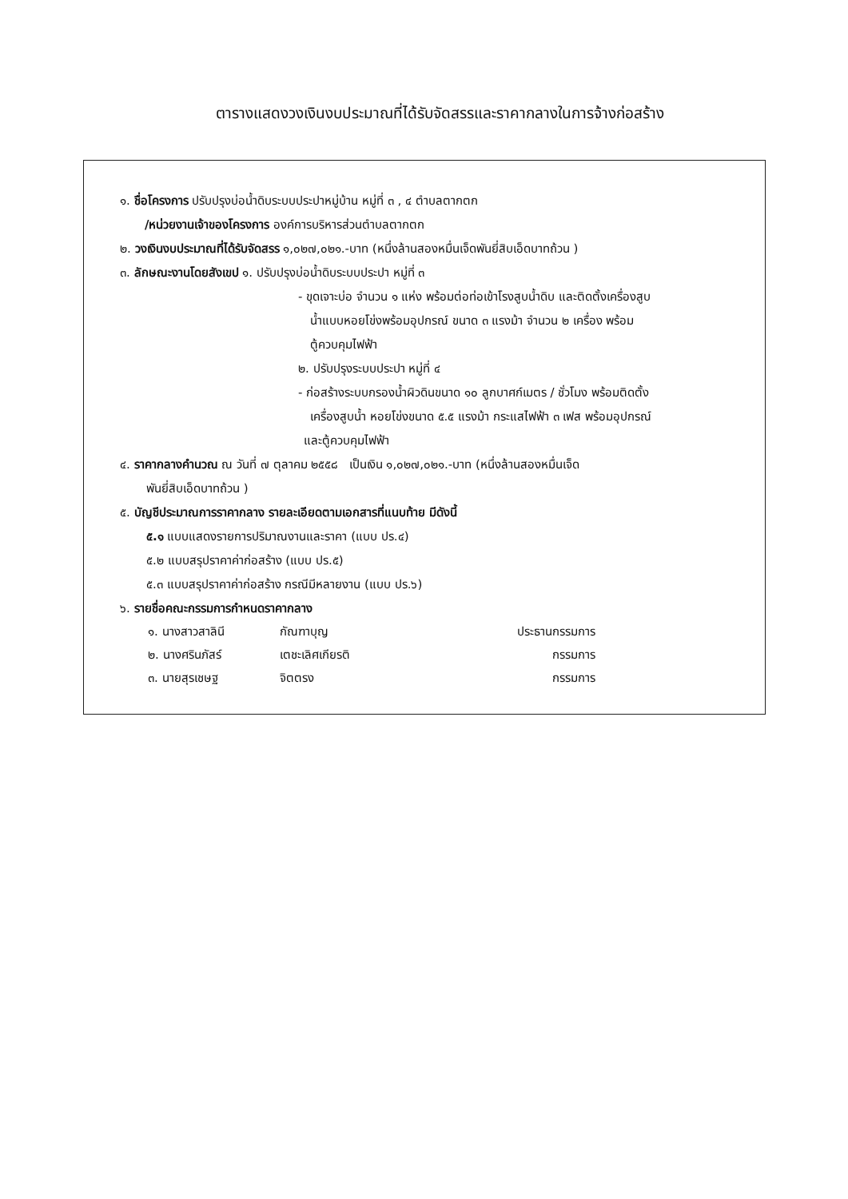ตารางแสดงวงเงินงบประมาณที่ได้รับจัดสรรและราคากลางในการจ้างก่อสร้าง
๑. ชื่อโครงการ ปรับปรุงบ่อน้ำดิบระบบประปาหมู่บ้าน หมู่ที่ ๓ , ๔ ตำบลตากตก
/หน่วยงานเจ้าของโครงการ องค์การบริหารส่วนตำบลตากตก
๒. วงเงินงบประมาณที่ได้รับจัดสรร ๑,๐๒๗,๐๒๑.-บาท (หนึ่งล้านสองหมื่นเจ็ดพันยี่สิบเอ็ดบาทถ้วน )
๓. ลักษณะงานโดยสังเขป ๑. ปรับปรุงบ่อน้ำดิบระบบประปา หมู่ที่ ๓
- ขุดเจาะบ่อ จำนวน ๑ แห่ง พร้อมต่อท่อเข้าโรงสูบน้ำดิบ และติดตั้งเครื่องสูบ
น้ำแบบหอยโข่งพร้อมอุปกรณ์ ขนาด ๓ แรงม้า จำนวน ๒ เครื่อง พร้อม
ตู้ควบคุมไฟฟ้า
๒. ปรับปรุงระบบประปา หมู่ที่ ๔
- ก่อสร้างระบบกรองน้ำผิวดินขนาด ๑๐ ลูกบาศก์เมตร / ชั่วโมง พร้อมติดตั้ง
เครื่องสูบน้ำ หอยโข่งขนาด ๕.๕ แรงม้า กระแสไฟฟ้า ๓ เฟส พร้อมอุปกรณ์
และตู้ควบคุมไฟฟ้า
๔. ราคากลางคำนวณ ณ วันที่ ๗ ตุลาคม ๒๕๕๘ เป็นเงิน ๑,๐๒๗,๐๒๑.-บาท (หนึ่งล้านสองหมื่นเจ็ด
พันยี่สิบเอ็ดบาทถ้วน )
๕. บัญชีประมาณการราคากลาง รายละเอียดตามเอกสารที่แนบท้าย มีดังนี้
๕.๑ แบบแสดงรายการปริมาณงานและราคา (แบบ ปร.๔)
๕.๒ แบบสรุปราคาค่าก่อสร้าง (แบบ ปร.๕)
๕.๓ แบบสรุปราคาค่าก่อสร้าง กรณีมีหลายงาน (แบบ ปร.๖)
๖. รายชื่อคณะกรรมการกำหนดราคากลาง
๑. นางสาวสาลินี กัณฑาบุญ ประธานกรรมการ
๒. นางศรินภัสร์ เตชะเลิศเกียรติ กรรมการ
๓. นายสุรเชษฐ จิตตรง กรรมการ